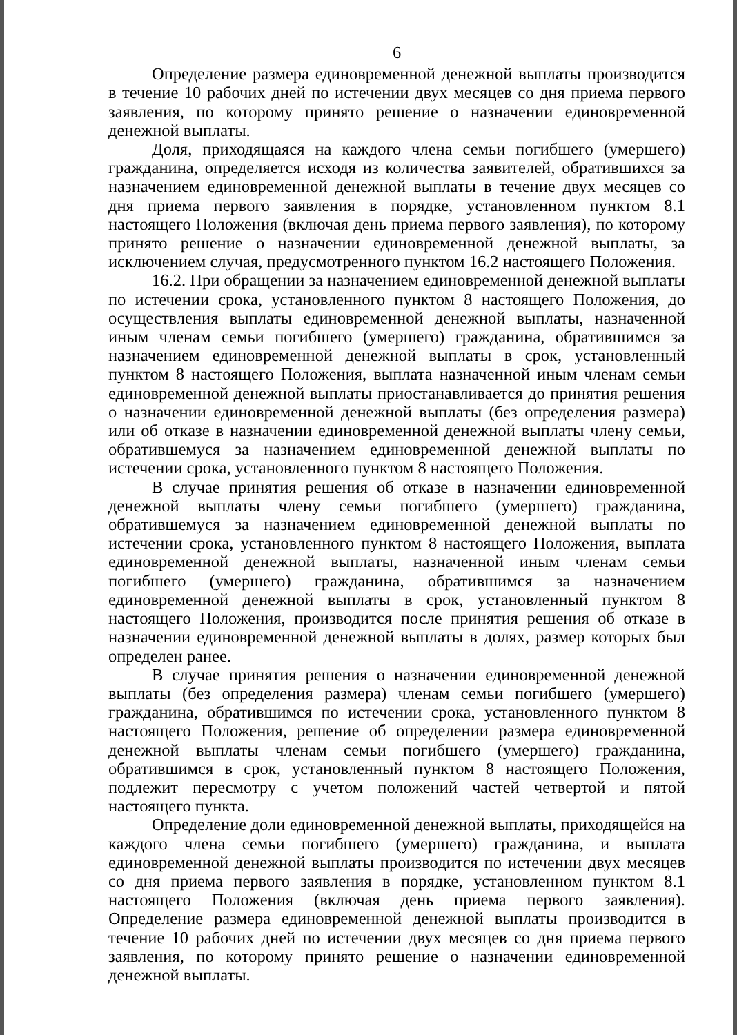6
Определение размера единовременной денежной выплаты производится в течение 10 рабочих дней по истечении двух месяцев со дня приема первого заявления, по которому принято решение о назначении единовременной денежной выплаты.
Доля, приходящаяся на каждого члена семьи погибшего (умершего) гражданина, определяется исходя из количества заявителей, обратившихся за назначением единовременной денежной выплаты в течение двух месяцев со дня приема первого заявления в порядке, установленном пунктом 8.1 настоящего Положения (включая день приема первого заявления), по которому принято решение о назначении единовременной денежной выплаты, за исключением случая, предусмотренного пунктом 16.2 настоящего Положения.
16.2. При обращении за назначением единовременной денежной выплаты по истечении срока, установленного пунктом 8 настоящего Положения, до осуществления выплаты единовременной денежной выплаты, назначенной иным членам семьи погибшего (умершего) гражданина, обратившимся за назначением единовременной денежной выплаты в срок, установленный пунктом 8 настоящего Положения, выплата назначенной иным членам семьи единовременной денежной выплаты приостанавливается до принятия решения о назначении единовременной денежной выплаты (без определения размера) или об отказе в назначении единовременной денежной выплаты члену семьи, обратившемуся за назначением единовременной денежной выплаты по истечении срока, установленного пунктом 8 настоящего Положения.
В случае принятия решения об отказе в назначении единовременной денежной выплаты члену семьи погибшего (умершего) гражданина, обратившемуся за назначением единовременной денежной выплаты по истечении срока, установленного пунктом 8 настоящего Положения, выплата единовременной денежной выплаты, назначенной иным членам семьи погибшего (умершего) гражданина, обратившимся за назначением единовременной денежной выплаты в срок, установленный пунктом 8 настоящего Положения, производится после принятия решения об отказе в назначении единовременной денежной выплаты в долях, размер которых был определен ранее.
В случае принятия решения о назначении единовременной денежной выплаты (без определения размера) членам семьи погибшего (умершего) гражданина, обратившимся по истечении срока, установленного пунктом 8 настоящего Положения, решение об определении размера единовременной денежной выплаты членам семьи погибшего (умершего) гражданина, обратившимся в срок, установленный пунктом 8 настоящего Положения, подлежит пересмотру с учетом положений частей четвертой и пятой настоящего пункта.
Определение доли единовременной денежной выплаты, приходящейся на каждого члена семьи погибшего (умершего) гражданина, и выплата единовременной денежной выплаты производится по истечении двух месяцев со дня приема первого заявления в порядке, установленном пунктом 8.1 настоящего Положения (включая день приема первого заявления). Определение размера единовременной денежной выплаты производится в течение 10 рабочих дней по истечении двух месяцев со дня приема первого заявления, по которому принято решение о назначении единовременной денежной выплаты.